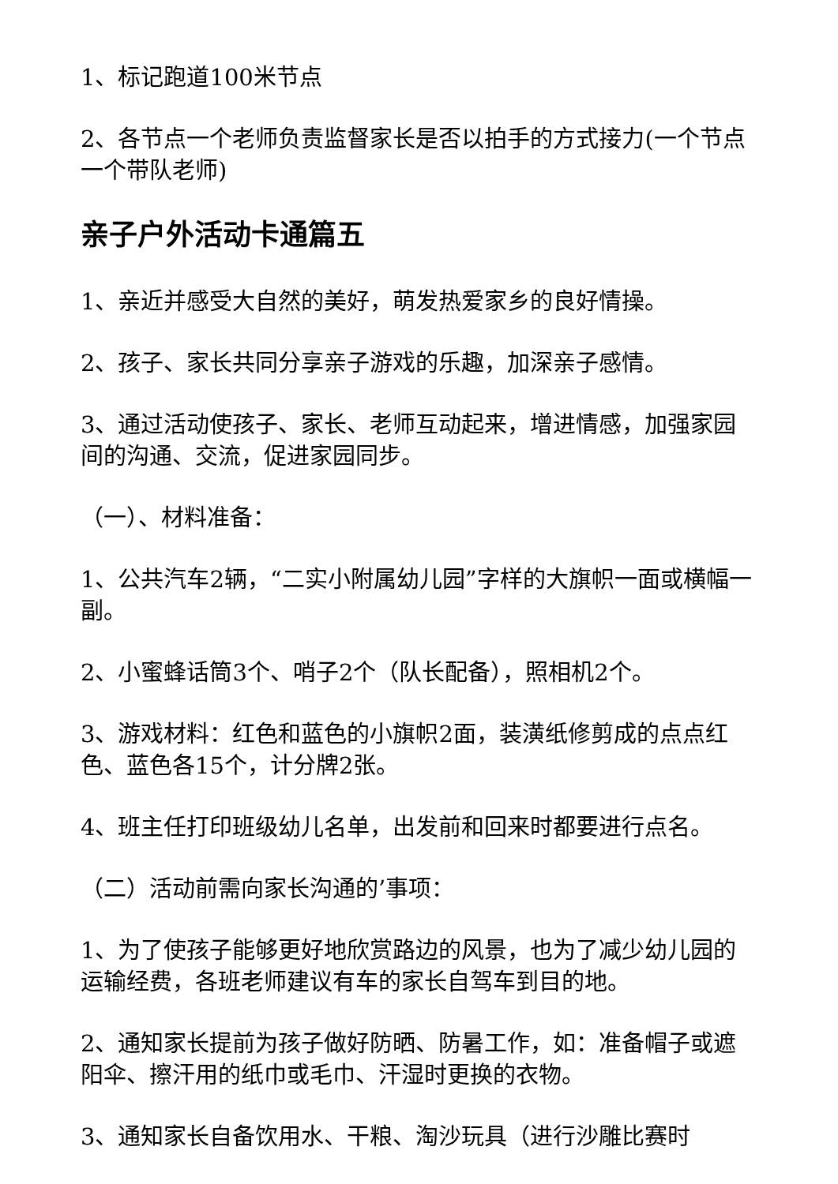1、标记跑道100米节点
2、各节点一个老师负责监督家长是否以拍手的方式接力(一个节点一个带队老师)
亲子户外活动卡通篇五
1、亲近并感受大自然的美好，萌发热爱家乡的良好情操。
2、孩子、家长共同分享亲子游戏的乐趣，加深亲子感情。
3、通过活动使孩子、家长、老师互动起来，增进情感，加强家园间的沟通、交流，促进家园同步。
（一）、材料准备：
1、公共汽车2辆，“二实小附属幼儿园”字样的大旗帜一面或横幅一副。
2、小蜜蜂话筒3个、哨子2个（队长配备），照相机2个。
3、游戏材料：红色和蓝色的小旗帜2面，装潢纸修剪成的点点红色、蓝色各15个，计分牌2张。
4、班主任打印班级幼儿名单，出发前和回来时都要进行点名。
（二）活动前需向家长沟通的’事项：
1、为了使孩子能够更好地欣赏路边的风景，也为了减少幼儿园的运输经费，各班老师建议有车的家长自驾车到目的地。
2、通知家长提前为孩子做好防晒、防暑工作，如：准备帽子或遮阳伞、擦汗用的纸巾或毛巾、汗湿时更换的衣物。
3、通知家长自备饮用水、干粮、淘沙玩具（进行沙雕比赛时